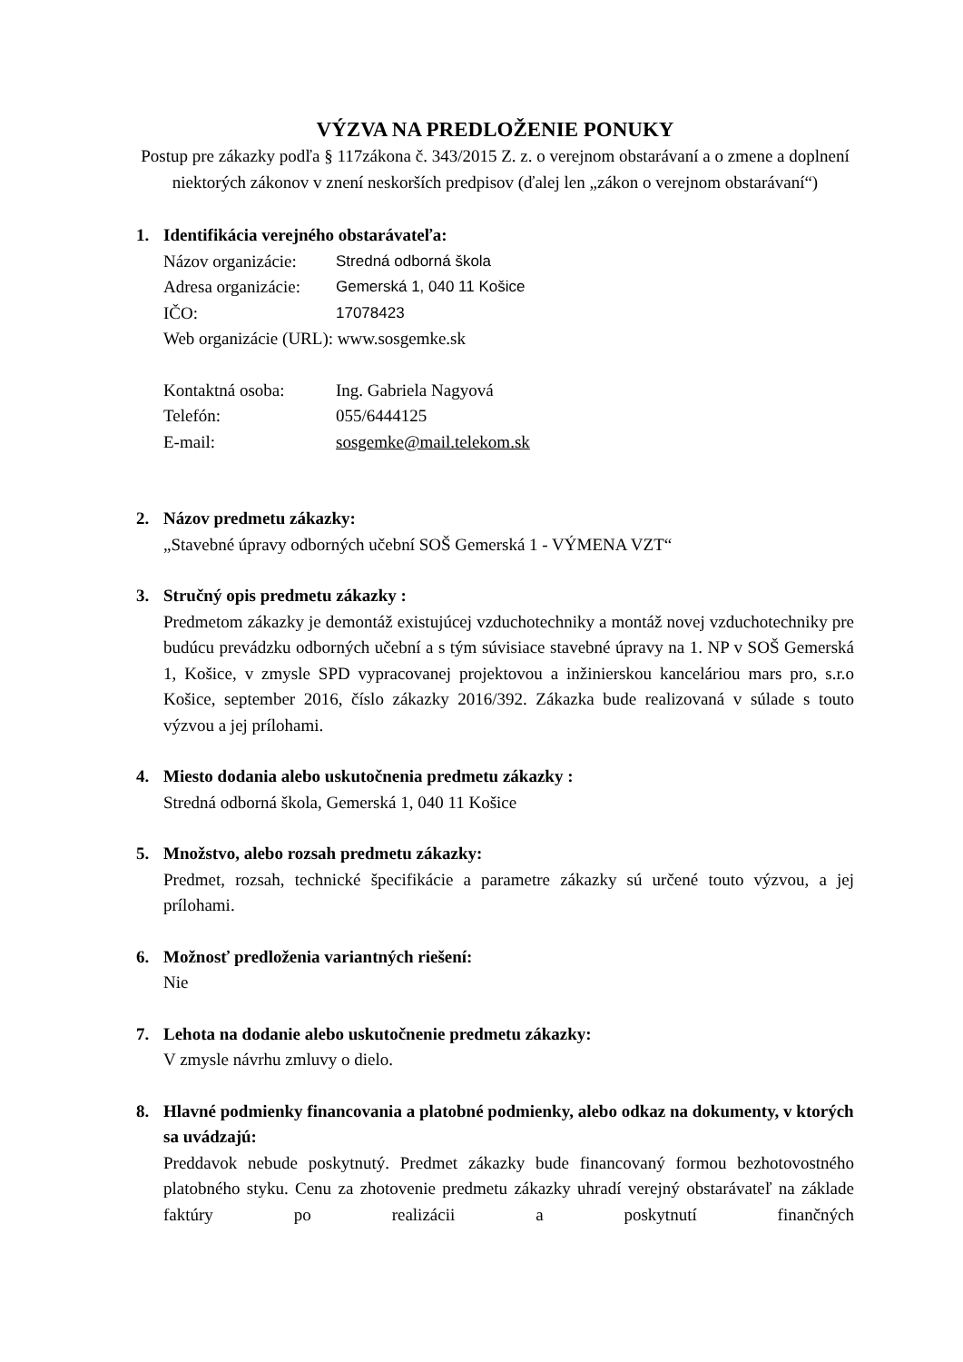VÝZVA NA PREDLOŽENIE PONUKY
Postup pre zákazky podľa § 117zákona č. 343/2015 Z. z. o verejnom obstarávaní a o zmene a doplnení niektorých zákonov v znení neskorších predpisov (ďalej len „zákon o verejnom obstarávaní“)
1. Identifikácia verejného obstarávateľa:
Názov organizácie: Stredná odborná škola
Adresa organizácie: Gemerská 1, 040 11 Košice
IČO: 17078423
Web organizácie (URL): www.sosgemke.sk
Kontaktná osoba: Ing. Gabriela Nagyová
Telefón: 055/6444125
E-mail: sosgemke@mail.telekom.sk
2. Názov predmetu zákazky:
„Stavebné úpravy odborných učební SOŠ Gemerská 1 - VÝMENA VZT“
3. Stručný opis predmetu zákazky :
Predmetom zákazky je demontáž existujúcej vzduchotechniky a montáž novej vzduchotechniky pre budúcu prevádzku odborných učební a s tým súvisiace stavebné úpravy na 1. NP v SOŠ Gemerská 1, Košice, v zmysle SPD vypracovanej projektovou a inžinierskou kanceláriou mars pro, s.r.o Košice, september 2016, číslo zákazky 2016/392. Zákazka bude realizovaná v súlade s touto výzvou a jej prílohami.
4. Miesto dodania alebo uskutočnenia predmetu zákazky :
Stredná odborná škola, Gemerská 1, 040 11 Košice
5. Množstvo, alebo rozsah predmetu zákazky:
Predmet, rozsah, technické špecifikácie a parametre zákazky sú určené touto výzvou, a jej prílohami.
6. Možnosť predloženia variantných riešení:
Nie
7. Lehota na dodanie alebo uskutočnenie predmetu zákazky:
V zmysle návrhu zmluvy o dielo.
8. Hlavné podmienky financovania a platobné podmienky, alebo odkaz na dokumenty, v ktorých sa uvádzajú:
Preddavok nebude poskytnutý. Predmet zákazky bude financovaný formou bezhotovostného platobného styku. Cenu za zhotovenie predmetu zákazky uhradí verejný obstarávateľ na základe faktúry po realizácii a poskytnutí finančných